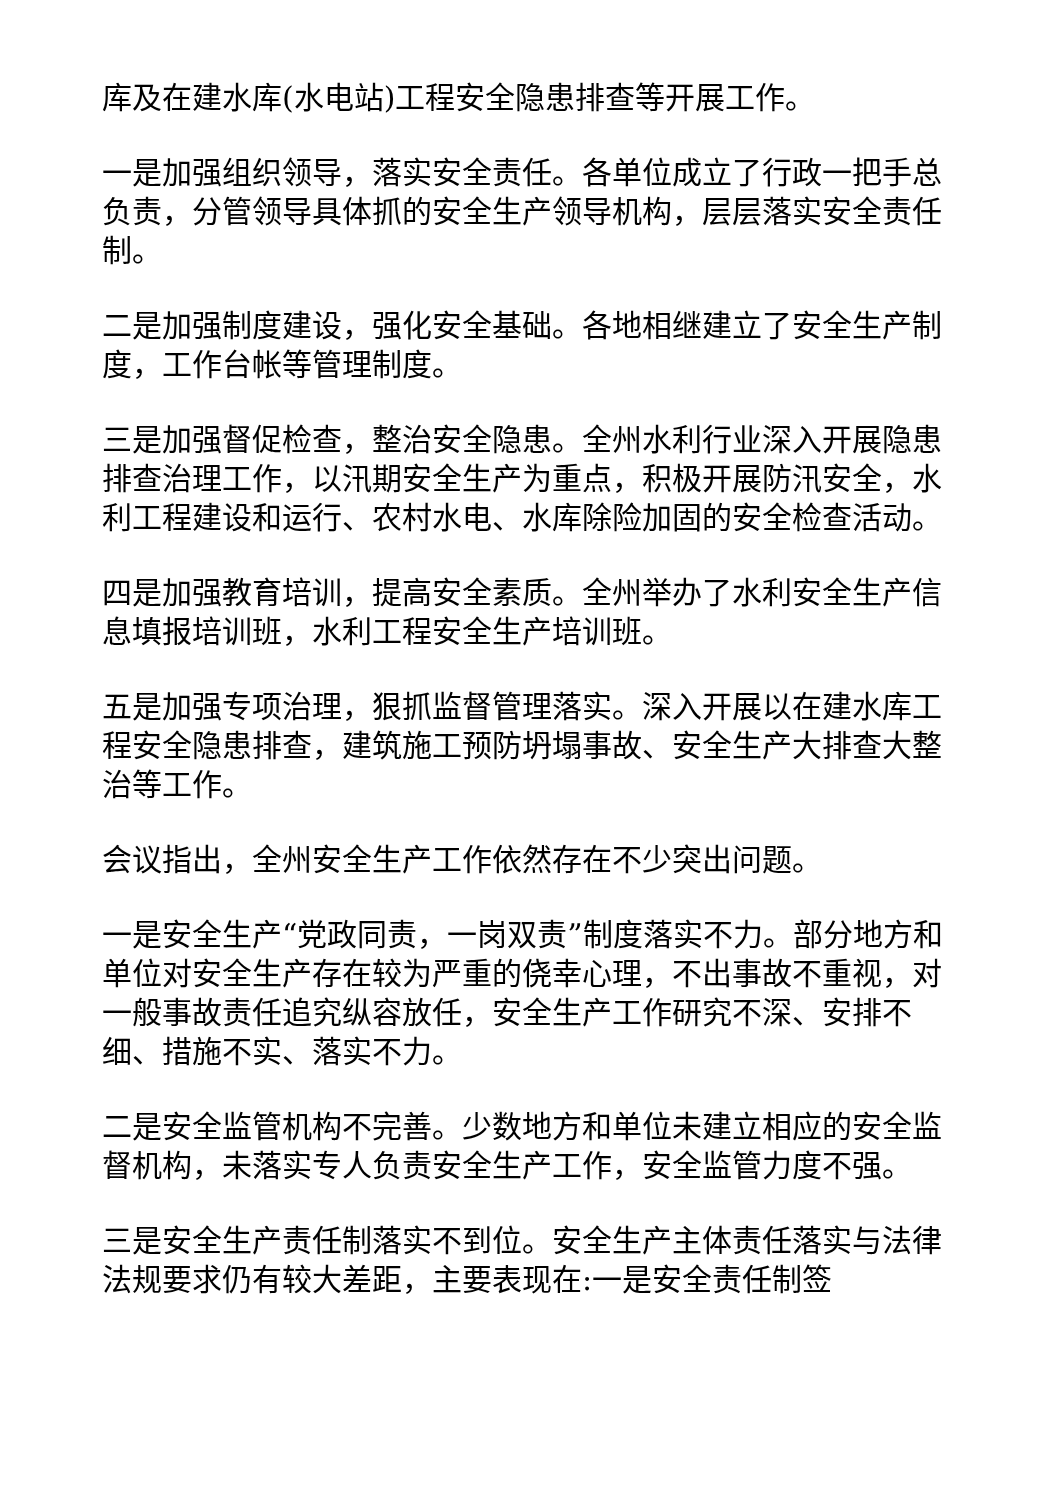库及在建水库(水电站)工程安全隐患排查等开展工作。
一是加强组织领导，落实安全责任。各单位成立了行政一把手总负责，分管领导具体抓的安全生产领导机构，层层落实安全责任制。
二是加强制度建设，强化安全基础。各地相继建立了安全生产制度，工作台帐等管理制度。
三是加强督促检查，整治安全隐患。全州水利行业深入开展隐患排查治理工作，以汛期安全生产为重点，积极开展防汛安全，水利工程建设和运行、农村水电、水库除险加固的安全检查活动。
四是加强教育培训，提高安全素质。全州举办了水利安全生产信息填报培训班，水利工程安全生产培训班。
五是加强专项治理，狠抓监督管理落实。深入开展以在建水库工程安全隐患排查，建筑施工预防坍塌事故、安全生产大排查大整治等工作。
会议指出，全州安全生产工作依然存在不少突出问题。
一是安全生产“党政同责，一岗双责”制度落实不力。部分地方和单位对安全生产存在较为严重的侥幸心理，不出事故不重视，对一般事故责任追究纵容放任，安全生产工作研究不深、安排不细、措施不实、落实不力。
二是安全监管机构不完善。少数地方和单位未建立相应的安全监督机构，未落实专人负责安全生产工作，安全监管力度不强。
三是安全生产责任制落实不到位。安全生产主体责任落实与法律法规要求仍有较大差距，主要表现在:一是安全责任制签